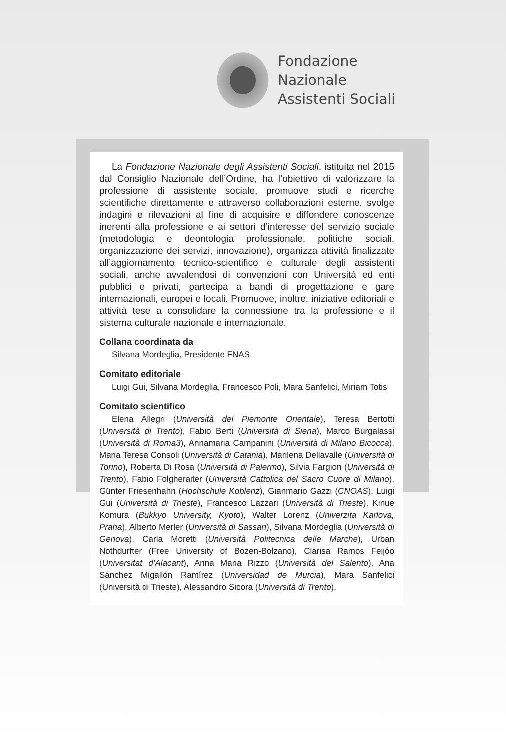Fondazione
Nazionale
Assistenti Sociali
La Fondazione Nazionale degli Assistenti Sociali, istituita nel 2015 dal Consiglio Nazionale dell’Ordine, ha l’obiettivo di valorizzare la professione di assistente sociale, promuove studi e ricerche scientifiche direttamente e attraverso collaborazioni esterne, svolge indagini e rilevazioni al fine di acquisire e diffondere conoscenze inerenti alla professione e ai settori d’interesse del servizio sociale (metodologia e deontologia professionale, politiche sociali, organizzazione dei servizi, innovazione), organizza attività finalizzate all’aggiornamento tecnico-scientifico e culturale degli assistenti sociali, anche avvalendosi di convenzioni con Università ed enti pubblici e privati, partecipa a bandi di progettazione e gare internazionali, europei e locali. Promuove, inoltre, iniziative editoriali e attività tese a consolidare la connessione tra la professione e il sistema culturale nazionale e internazionale.
Collana coordinata da
Silvana Mordeglia, Presidente FNAS
Comitato editoriale
Luigi Gui, Silvana Mordeglia, Francesco Poli, Mara Sanfelici, Miriam Totis
Comitato scientifico
Elena Allegri (Università del Piemonte Orientale), Teresa Bertotti (Università di Trento), Fabio Berti (Università di Siena), Marco Burgalassi (Università di Roma3), Annamaria Campanini (Università di Milano Bicocca), Maria Teresa Consoli (Università di Catania), Marilena Dellavalle (Università di Torino), Roberta Di Rosa (Università di Palermo), Silvia Fargion (Università di Trento), Fabio Folgheraiter (Università Cattolica del Sacro Cuore di Milano), Günter Friesenhahn (Hochschule Koblenz), Gianmario Gazzi (CNOAS), Luigi Gui (Università di Trieste), Francesco Lazzari (Università di Trieste), Kinue Komura (Bukkyo University, Kyoto), Walter Lorenz (Univerzita Karlova, Praha), Alberto Merler (Università di Sassari), Silvana Mordeglia (Università di Genova), Carla Moretti (Università Politecnica delle Marche), Urban Nothdurfter (Free University of Bozen-Bolzano), Clarisa Ramos Feijóo (Universitat d’Alacant), Anna Maria Rizzo (Università del Salento), Ana Sánchez Migallón Ramírez (Universidad de Murcia), Mara Sanfelici (Università di Trieste), Alessandro Sicora (Università di Trento).